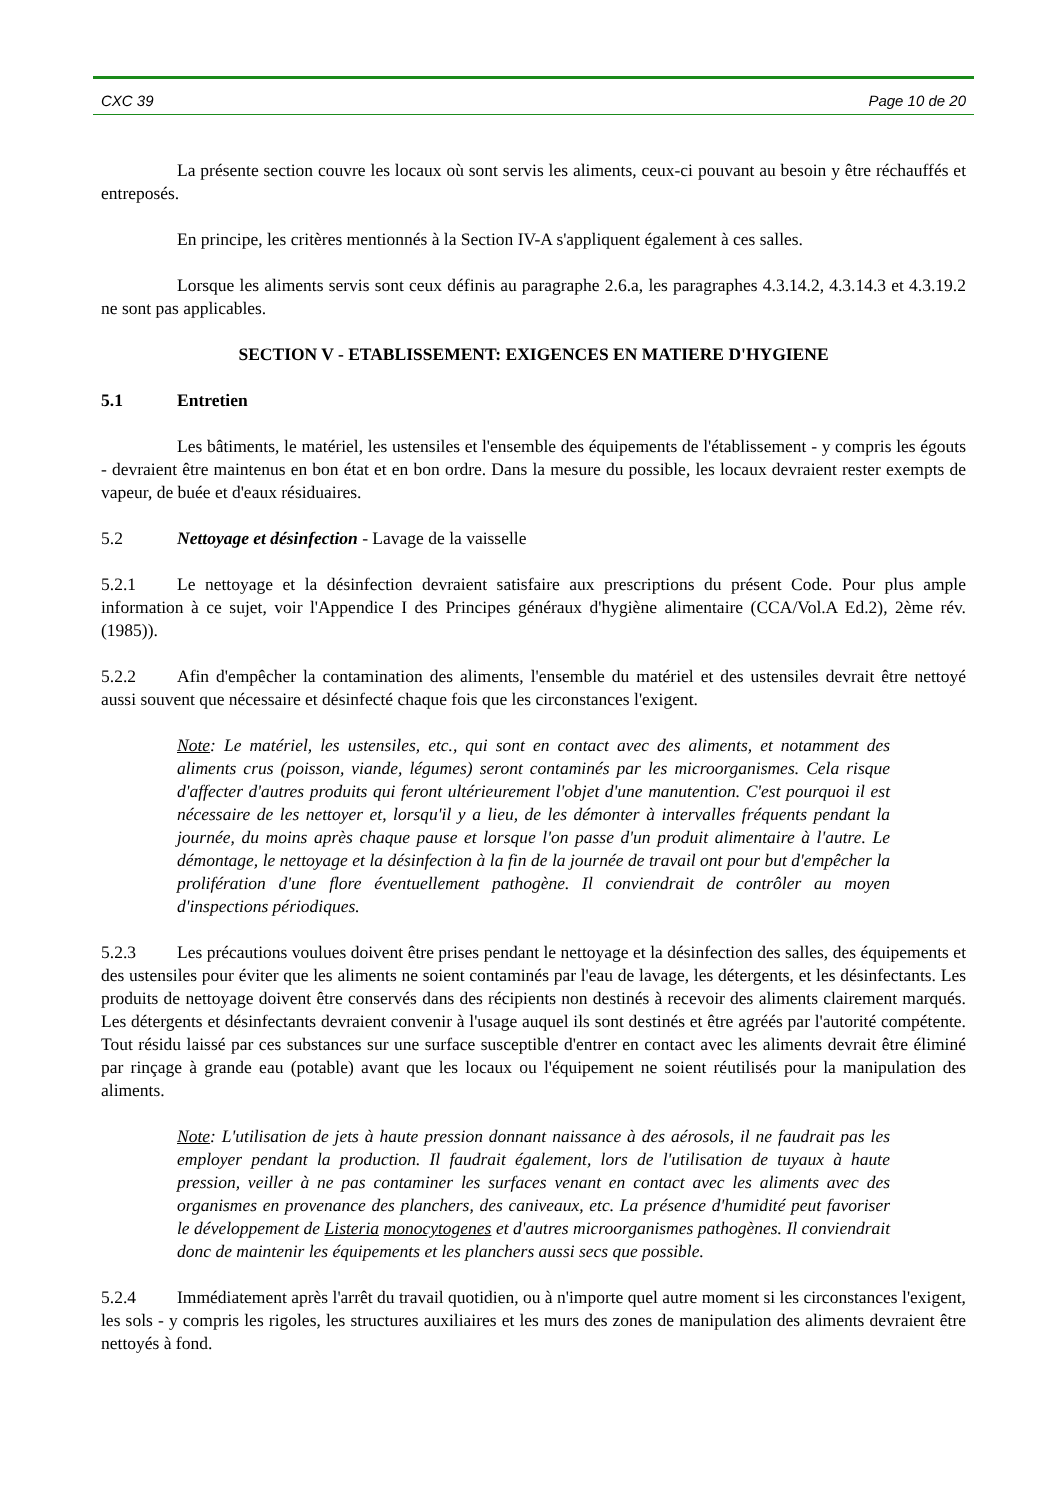CXC 39 Page 10 de 20
La présente section couvre les locaux où sont servis les aliments, ceux-ci pouvant au besoin y être réchauffés et entreposés.
En principe, les critères mentionnés à la Section IV-A s'appliquent également à ces salles.
Lorsque les aliments servis sont ceux définis au paragraphe 2.6.a, les paragraphes 4.3.14.2, 4.3.14.3 et 4.3.19.2 ne sont pas applicables.
SECTION V - ETABLISSEMENT: EXIGENCES EN MATIERE D'HYGIENE
5.1 Entretien
Les bâtiments, le matériel, les ustensiles et l'ensemble des équipements de l'établissement - y compris les égouts - devraient être maintenus en bon état et en bon ordre. Dans la mesure du possible, les locaux devraient rester exempts de vapeur, de buée et d'eaux résiduaires.
5.2 Nettoyage et désinfection - Lavage de la vaisselle
5.2.1 Le nettoyage et la désinfection devraient satisfaire aux prescriptions du présent Code. Pour plus ample information à ce sujet, voir l'Appendice I des Principes généraux d'hygiène alimentaire (CCA/Vol.A Ed.2), 2ème rév. (1985)).
5.2.2 Afin d'empêcher la contamination des aliments, l'ensemble du matériel et des ustensiles devrait être nettoyé aussi souvent que nécessaire et désinfecté chaque fois que les circonstances l'exigent.
Note: Le matériel, les ustensiles, etc., qui sont en contact avec des aliments, et notamment des aliments crus (poisson, viande, légumes) seront contaminés par les microorganismes. Cela risque d'affecter d'autres produits qui feront ultérieurement l'objet d'une manutention. C'est pourquoi il est nécessaire de les nettoyer et, lorsqu'il y a lieu, de les démonter à intervalles fréquents pendant la journée, du moins après chaque pause et lorsque l'on passe d'un produit alimentaire à l'autre. Le démontage, le nettoyage et la désinfection à la fin de la journée de travail ont pour but d'empêcher la prolifération d'une flore éventuellement pathogène. Il conviendrait de contrôler au moyen d'inspections périodiques.
5.2.3 Les précautions voulues doivent être prises pendant le nettoyage et la désinfection des salles, des équipements et des ustensiles pour éviter que les aliments ne soient contaminés par l'eau de lavage, les détergents, et les désinfectants. Les produits de nettoyage doivent être conservés dans des récipients non destinés à recevoir des aliments clairement marqués. Les détergents et désinfectants devraient convenir à l'usage auquel ils sont destinés et être agréés par l'autorité compétente. Tout résidu laissé par ces substances sur une surface susceptible d'entrer en contact avec les aliments devrait être éliminé par rinçage à grande eau (potable) avant que les locaux ou l'équipement ne soient réutilisés pour la manipulation des aliments.
Note: L'utilisation de jets à haute pression donnant naissance à des aérosols, il ne faudrait pas les employer pendant la production. Il faudrait également, lors de l'utilisation de tuyaux à haute pression, veiller à ne pas contaminer les surfaces venant en contact avec les aliments avec des organismes en provenance des planchers, des caniveaux, etc. La présence d'humidité peut favoriser le développement de Listeria monocytogenes et d'autres microorganismes pathogènes. Il conviendrait donc de maintenir les équipements et les planchers aussi secs que possible.
5.2.4 Immédiatement après l'arrêt du travail quotidien, ou à n'importe quel autre moment si les circonstances l'exigent, les sols - y compris les rigoles, les structures auxiliaires et les murs des zones de manipulation des aliments devraient être nettoyés à fond.